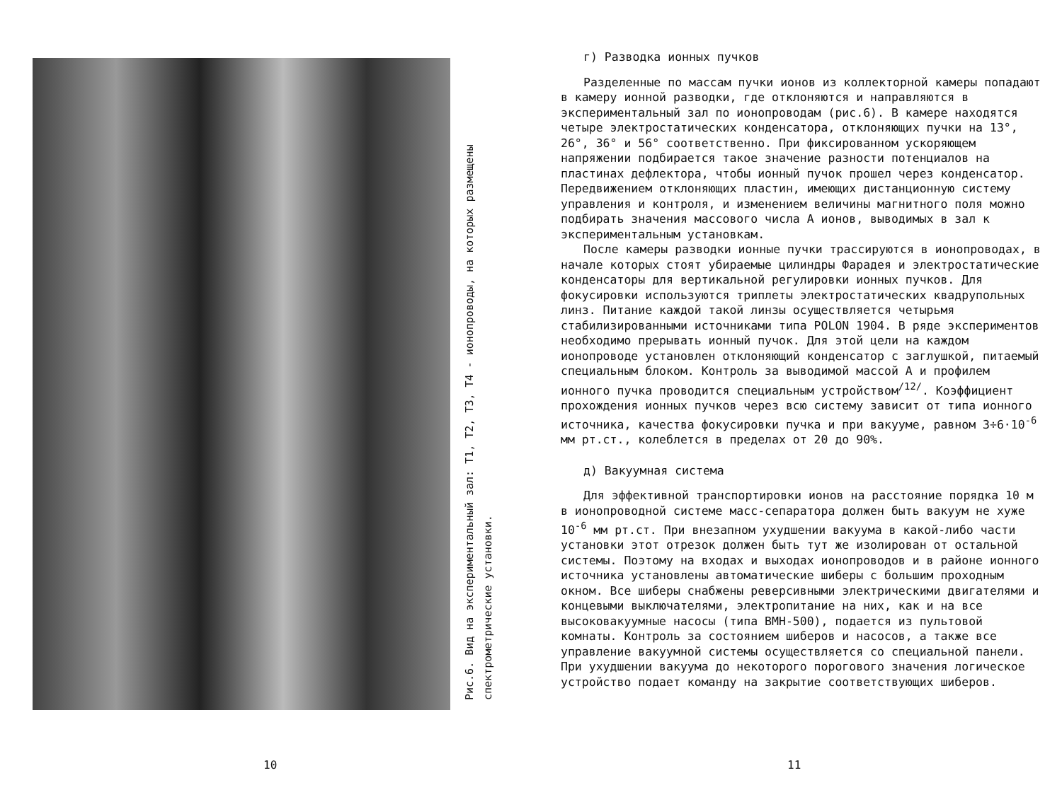Рис.6. Вид на экспериментальный зал: Т1, Т2, Т3, Т4 - ионопроводы, на которых размещены спектрометрические установки.
10
г) Разводка ионных пучков
Разделенные по массам пучки ионов из коллекторной камеры попадают в камеру ионной разводки, где отклоняются и направляются в экспериментальный зал по ионопроводам (рис.6). В камере находятся четыре электростатических конденсатора, отклоняющих пучки на 13°, 26°, 36° и 56° соответственно. При фиксированном ускоряющем напряжении подбирается такое значение разности потенциалов на пластинах дефлектора, чтобы ионный пучок прошел через конденсатор. Передвижением отклоняющих пластин, имеющих дистанционную систему управления и контроля, и изменением величины магнитного поля можно подбирать значения массового числа А ионов, выводимых в зал к экспериментальным установкам.
После камеры разводки ионные пучки трассируются в ионопроводах, в начале которых стоят убираемые цилиндры Фарадея и электростатические конденсаторы для вертикальной регулировки ионных пучков. Для фокусировки используются триплеты электростатических квадрупольных линз. Питание каждой такой линзы осуществляется четырьмя стабилизированными источниками типа POLON 1904. В ряде экспериментов необходимо прерывать ионный пучок. Для этой цели на каждом ионопроводе установлен отклоняющий конденсатор с заглушкой, питаемый специальным блоком. Контроль за выводимой массой А и профилем ионного пучка проводится специальным устройством<sup>/12/</sup>. Коэффициент прохождения ионных пучков через всю систему зависит от типа ионного источника, качества фокусировки пучка и при вакууме, равном 3÷6·10<sup>-6</sup> мм рт.ст., колеблется в пределах от 20 до 90%.
д) Вакуумная система
Для эффективной транспортировки ионов на расстояние порядка 10 м в ионопроводной системе масс-сепаратора должен быть вакуум не хуже 10<sup>-6</sup> мм рт.ст. При внезапном ухудшении вакуума в какой-либо части установки этот отрезок должен быть тут же изолирован от остальной системы. Поэтому на входах и выходах ионопроводов и в районе ионного источника установлены автоматические шиберы с большим проходным окном. Все шиберы снабжены реверсивными электрическими двигателями и концевыми выключателями, электропитание на них, как и на все высоковакуумные насосы (типа ВМН-500), подается из пультовой комнаты. Контроль за состоянием шиберов и насосов, а также все управление вакуумной системы осуществляется со специальной панели. При ухудшении вакуума до некоторого порогового значения логическое устройство подает команду на закрытие соответствующих шиберов.
11